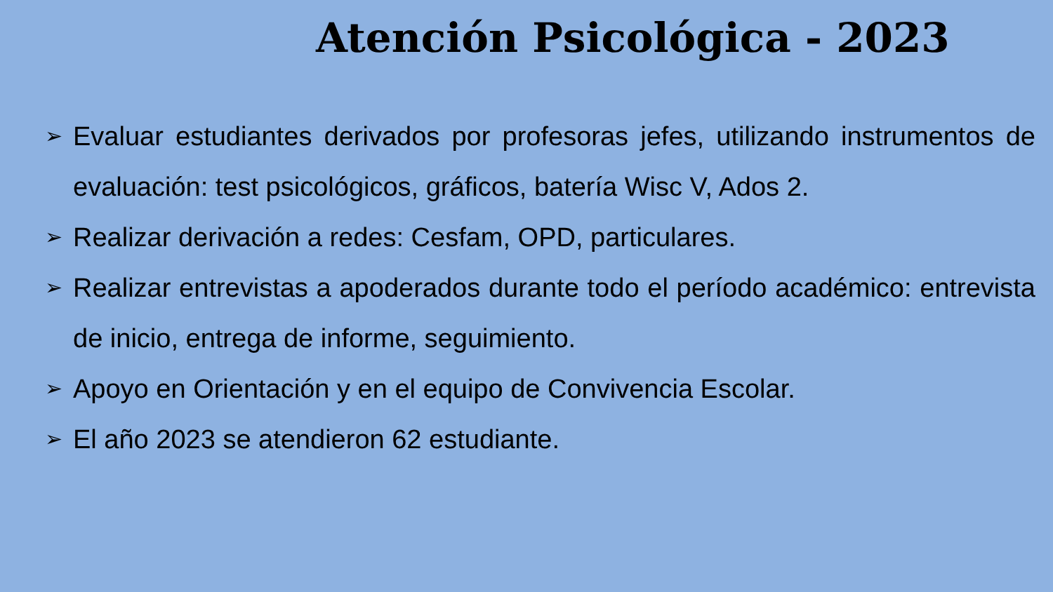Atención Psicológica - 2023
➢ Evaluar estudiantes derivados por profesoras jefes, utilizando instrumentos de evaluación: test psicológicos, gráficos, batería Wisc V, Ados 2.
➢ Realizar derivación a redes: Cesfam, OPD, particulares.
➢ Realizar entrevistas a apoderados durante todo el período académico: entrevista de inicio, entrega de informe, seguimiento.
➢ Apoyo en Orientación y en el equipo de Convivencia Escolar.
➢ El año 2023 se atendieron 62 estudiante.